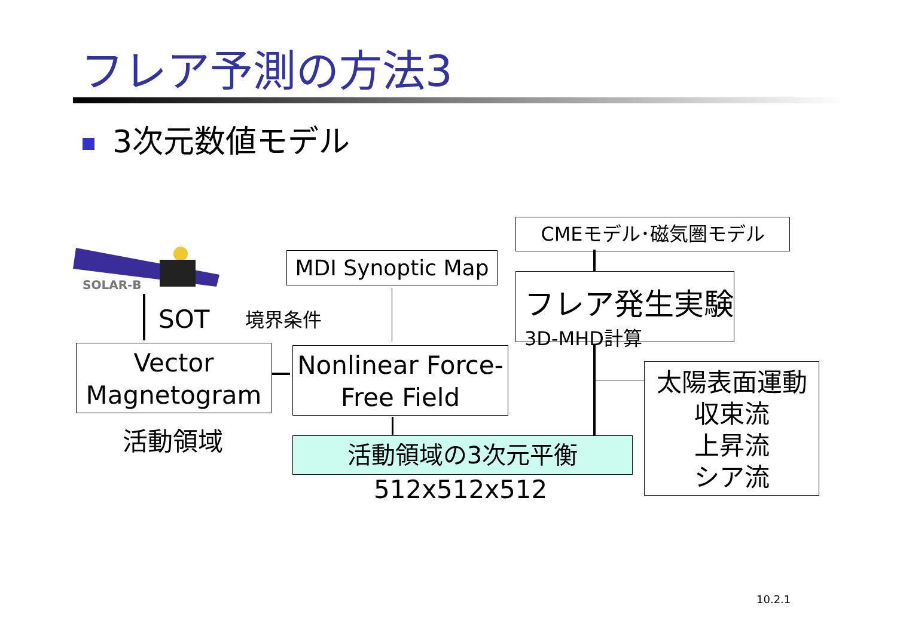フレア予測の方法3
3次元数値モデル
SOLAR-B
CMEモデル･磁気圏モデル
MDI Synoptic Map
フレア発生実験
3D-MHD計算
SOT 境界条件
Vector
Magnetogram
Nonlinear Force-
Free Field
太陽表面運動
収束流
上昇流
シア流
活動領域 活動領域の3次元平衡
512x512x512
10.2.1